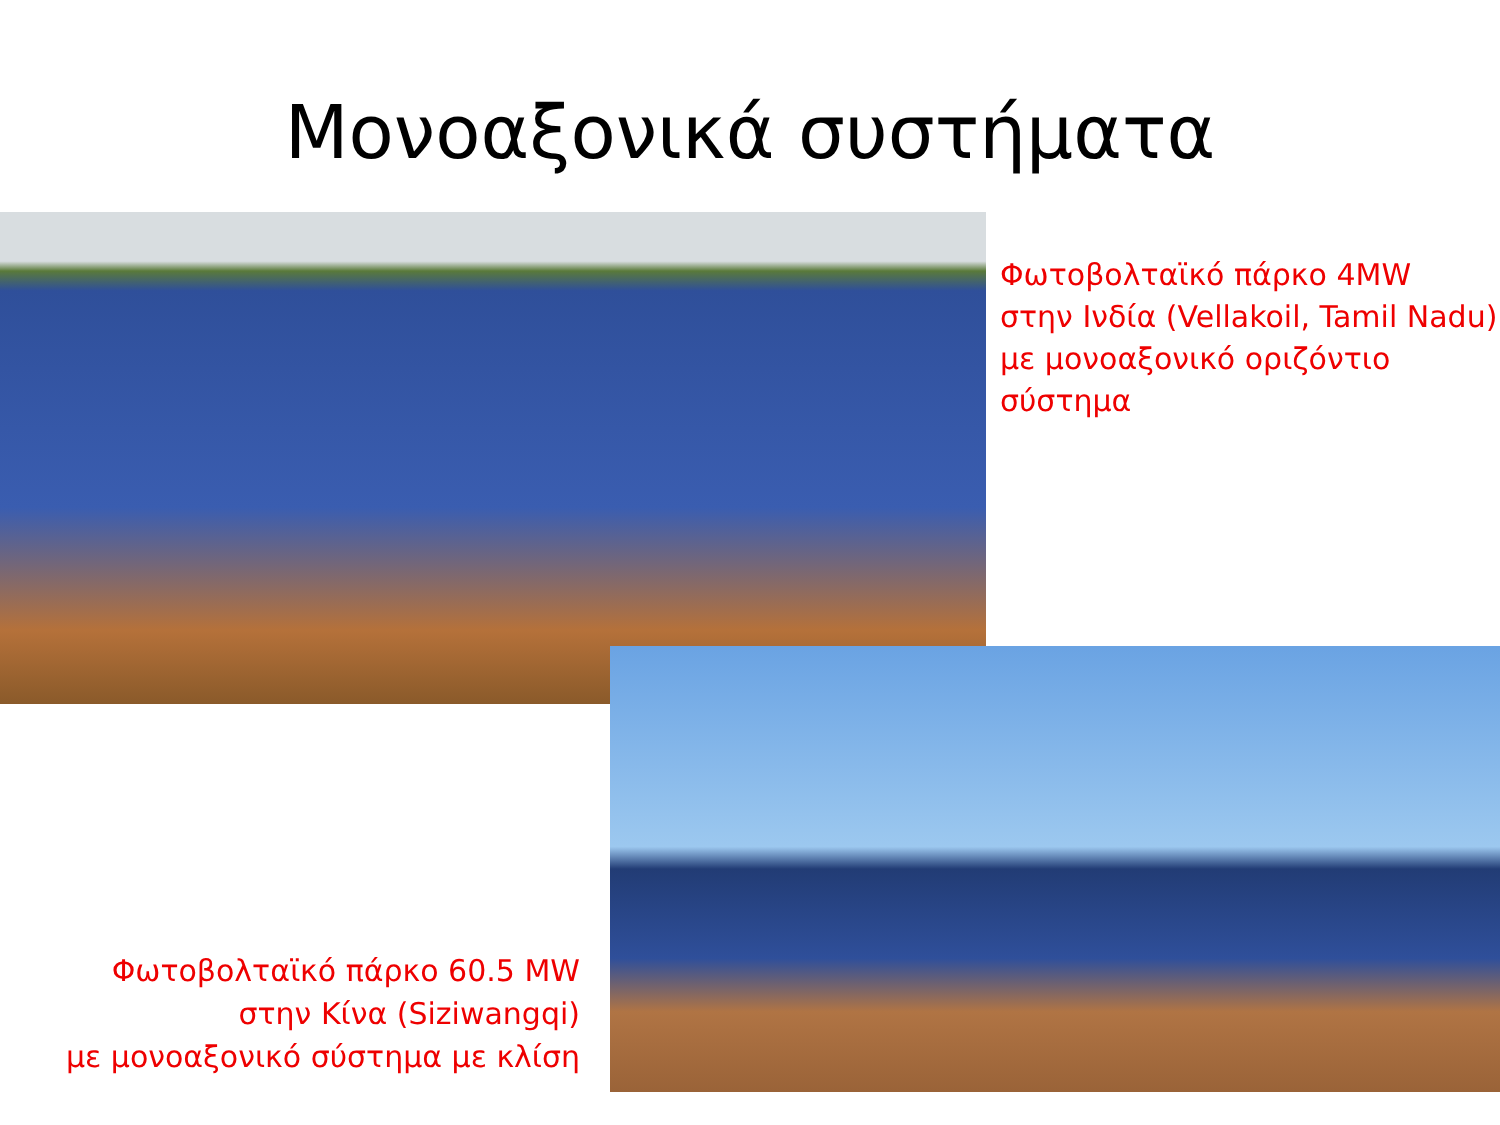Μονοαξονικά συστήματα
Φωτοβολταϊκό πάρκο 4MW
στην Ινδία (Vellakoil, Tamil Nadu)
με μονοαξονικό οριζόντιο
σύστημα
Φωτοβολταϊκό πάρκο 60.5 MW
στην Κίνα (Siziwangqi)
με μονοαξονικό σύστημα με κλίση